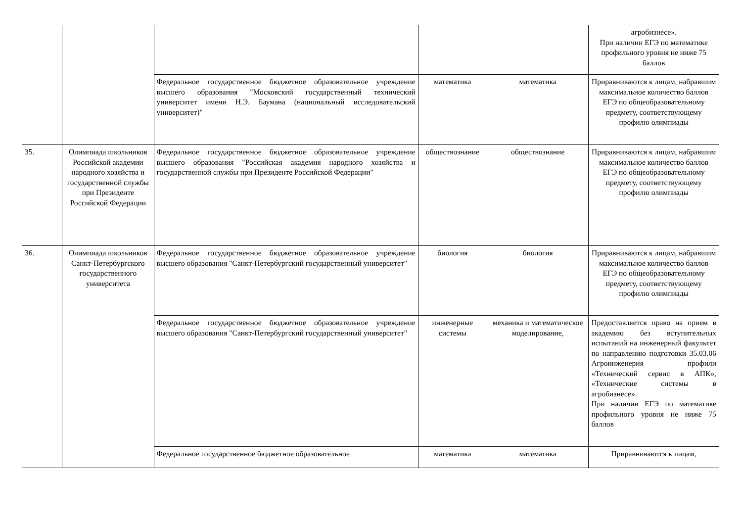| | | | | | агробизнесе». При наличии ЕГЭ по математике профильного уровня не ниже 75 баллов |
| | | Федеральное государственное бюджетное образовательное учреждение высшего образования "Московский государственный технический университет имени Н.Э. Баумана (национальный исследовательский университет)" | математика | математика | Приравниваются к лицам, набравшим максимальное количество баллов ЕГЭ по общеобразовательному предмету, соответствующему профилю олимпиады |
| 35. | Олимпиада школьников Российской академии народного хозяйства и государственной службы при Президенте Российской Федерации | Федеральное государственное бюджетное образовательное учреждение высшего образования "Российская академия народного хозяйства и государственной службы при Президенте Российской Федерации" | обществознание | обществознание | Приравниваются к лицам, набравшим максимальное количество баллов ЕГЭ по общеобразовательному предмету, соответствующему профилю олимпиады |
| 36. | Олимпиада школьников Санкт-Петербургского государственного университета | Федеральное государственное бюджетное образовательное учреждение высшего образования "Санкт-Петербургский государственный университет" | биология | биология | Приравниваются к лицам, набравшим максимальное количество баллов ЕГЭ по общеобразовательному предмету, соответствующему профилю олимпиады |
| | | Федеральное государственное бюджетное образовательное учреждение высшего образования "Санкт-Петербургский государственный университет" | инженерные системы | механика и математическое моделирование, | Предоставляется право на прием в академию без вступительных испытаний на инженерный факультет по направлению подготовки 35.03.06 Агроинженерия профили «Технический сервис в АПК», «Технические системы в агробизнесе». При наличии ЕГЭ по математике профильного уровня не ниже 75 баллов |
| | | Федеральное государственное бюджетное образовательное | математика | математика | Приравниваются к лицам, |